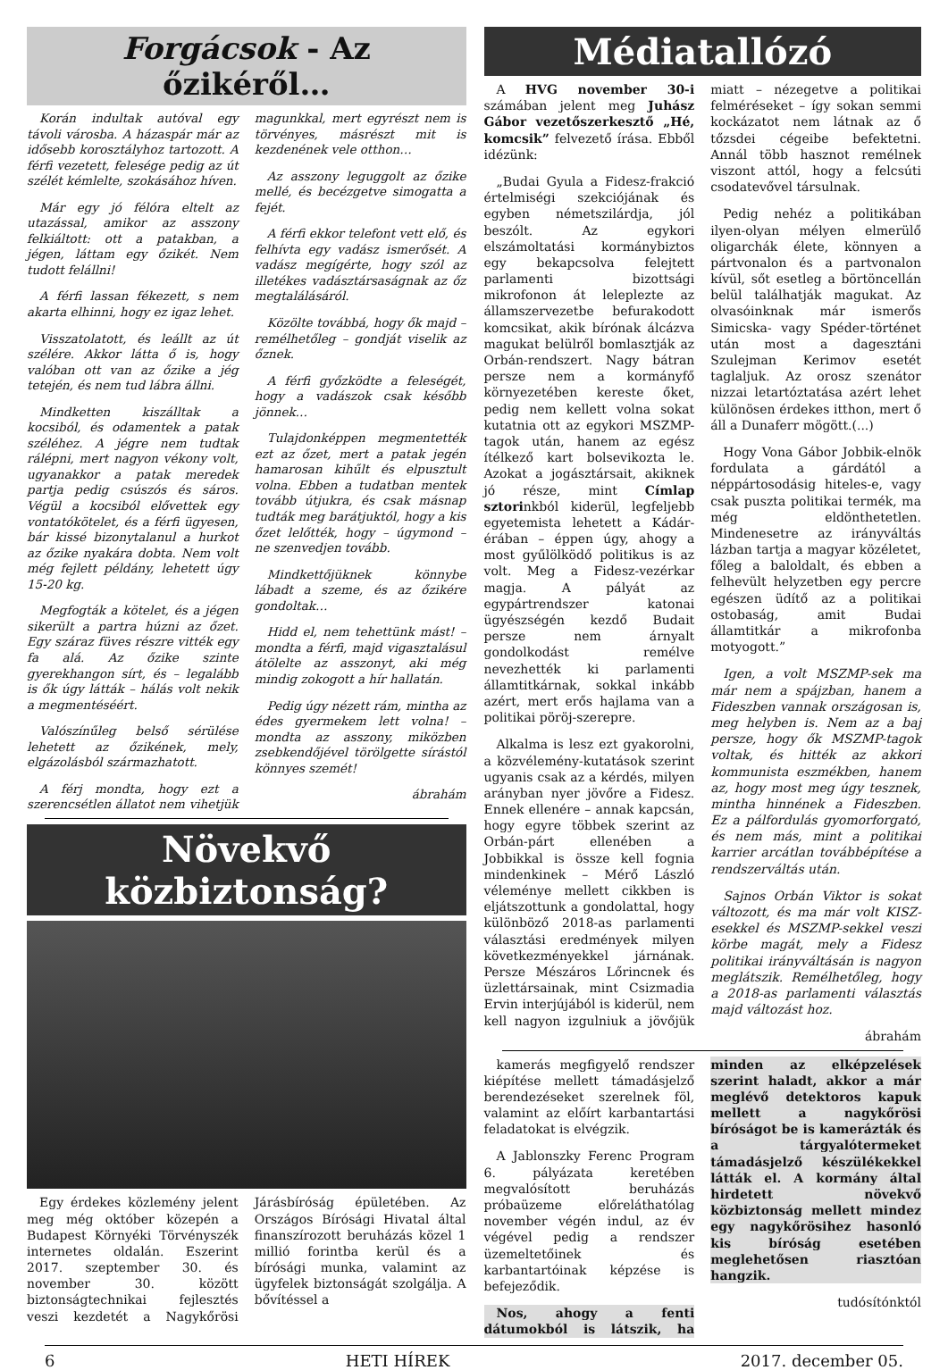Forgácsok - Az őzikéről…
Korán indultak autóval egy távoli városba. A házaspár már az idősebb korosztályhoz tartozott. A férfi vezetett, felesége pedig az út szélét kémlelte, szokásához híven.
Már egy jó félóra eltelt az utazással, amikor az asszony felkiáltott: ott a patakban, a jégen, láttam egy őzikét. Nem tudott felállni!
A férfi lassan fékezett, s nem akarta elhinni, hogy ez igaz lehet.
Visszatolatott, és leállt az út szélére. Akkor látta ő is, hogy valóban ott van az őzike a jég tetején, és nem tud lábra állni.
Mindketten kiszálltak a kocsiból, és odamentek a patak széléhez. A jégre nem tudtak rálépni, mert nagyon vékony volt, ugyanakkor a patak meredek partja pedig csúszós és sáros. Végül a kocsiból elővettek egy vontatókötelet, és a férfi ügyesen, bár kissé bizonytalanul a hurkot az őzike nyakára dobta. Nem volt még fejlett példány, lehetett úgy 15-20 kg.
Megfogták a kötelet, és a jégen sikerült a partra húzni az őzet. Egy száraz füves részre vitték egy fa alá. Az őzike szinte gyerekhangon sírt, és – legalább is ők úgy látták – hálás volt nekik a megmentéséért.
Valószínűleg belső sérülése lehetett az őzikének, mely, elgázolásból származhatott.
A férj mondta, hogy ezt a szerencsétlen állatot nem vihetjük magunkkal, mert egyrészt nem is törvényes, másrészt mit is kezdenének vele otthon…
Az asszony leguggolt az őzike mellé, és becézgetve simogatta a fejét.
A férfi ekkor telefont vett elő, és felhívta egy vadász ismerősét. A vadász megígérte, hogy szól az illetékes vadásztársaságnak az őz megtalálásáról.
Közölte továbbá, hogy ők majd – remélhetőleg – gondját viselik az őznek.
A férfi győzködte a feleségét, hogy a vadászok csak később jönnek…
Tulajdonképpen megmentették ezt az őzet, mert a patak jegén hamarosan kihűlt és elpusztult volna. Ebben a tudatban mentek tovább útjukra, és csak másnap tudták meg barátjuktól, hogy a kis őzet lelőtték, hogy – úgymond – ne szenvedjen tovább.
Mindkettőjüknek könnybe lábadt a szeme, és az őzikére gondoltak…
Hidd el, nem tehettünk mást! – mondta a férfi, majd vigasztalásul átölelte az asszonyt, aki még mindig zokogott a hír hallatán.
Pedig úgy nézett rám, mintha az édes gyermekem lett volna! – mondta az asszony, miközben zsebkendőjével törölgette sírástól könnyes szemét!
ábrahám
Növekvő közbiztonság?
Egy érdekes közlemény jelent meg még október közepén a Budapest Környéki Törvényszék internetes oldalán. Eszerint 2017. szeptember 30. és november 30. között biztonságtechnikai fejlesztés veszi kezdetét a Nagykőrösi Járásbíróság épületében. Az Országos Bírósági Hivatal által finanszírozott beruházás közel 1 millió forintba kerül és a bírósági munka, valamint az ügyfelek biztonságát szolgálja. A bővítéssel a
Médiatallózó
A HVG november 30-i számában jelent meg Juhász Gábor vezetőszerkesztő „Hé, komcsik” felvezető írása. Ebből idézünk:
„Budai Gyula a Fidesz-frakció értelmiségi szekciójának és egyben németszilárdja, jól beszólt. Az egykori elszámoltatási kormánybiztos egy bekapcsolva felejtett parlamenti bizottsági mikrofonon át leleplezte az államszervezetbe befurakodott komcsikat, akik bírónak álcázva magukat belülről bomlasztják az Orbán-rendszert. Nagy bátran persze nem a kormányfő környezetében kereste őket, pedig nem kellett volna sokat kutatnia ott az egykori MSZMP-tagok után, hanem az egész ítélkező kart bolsevikozta le. Azokat a jogásztársait, akiknek jó része, mint Címlap sztorinkból kiderül, legfeljebb egyetemista lehetett a Kádár-érában – éppen úgy, ahogy a most gyűlölködő politikus is az volt. Meg a Fidesz-vezérkar magja. A pályát az egypártrendszer katonai ügyészségén kezdő Budait persze nem árnyalt gondolkodást remélve nevezhették ki parlamenti államtitkárnak, sokkal inkább azért, mert erős hajlama van a politikai pöröj-szerepre.
Alkalma is lesz ezt gyakorolni, a közvélemény-kutatások szerint ugyanis csak az a kérdés, milyen arányban nyer jövőre a Fidesz. Ennek ellenére – annak kapcsán, hogy egyre többek szerint az Orbán-párt ellenében a Jobbikkal is össze kell fognia mindenkinek – Mérő László véleménye mellett cikkben is eljátszottunk a gondolattal, hogy különböző 2018-as parlamenti választási eredmények milyen következményekkel járnának. Persze Mészáros Lőrincnek és üzlettársainak, mint Csizmadia Ervin interjújából is kiderül, nem kell nagyon izgulniuk a jövőjük miatt – nézegetve a politikai felméréseket – így sokan semmi kockázatot nem látnak az ő tőzsdei cégeibe befektetni. Annál több hasznot remélnek viszont attól, hogy a felcsúti csodatevővel társulnak.
Pedig nehéz a politikában ilyen-olyan mélyen elmerülő oligarchák élete, könnyen a pártvonalon és a partvonalon kívül, sőt esetleg a börtöncellán belül találhatják magukat. Az olvasóinknak már ismerős Simicska- vagy Spéder-történet után most a dagesztáni Szulejman Kerimov esetét taglaljuk. Az orosz szenátor nizzai letartóztatása azért lehet különösen érdekes itthon, mert ő áll a Dunaferr mögött.(...)
Hogy Vona Gábor Jobbik-elnök fordulata a gárdától a néppártosodásig hiteles-e, vagy csak puszta politikai termék, ma még eldönthetetlen. Mindenesetre az irányváltás lázban tartja a magyar közéletet, főleg a baloldalt, és ebben a felhevült helyzetben egy percre egészen üdítő az a politikai ostobaság, amit Budai államtitkár a mikrofonba motyogott.”
Igen, a volt MSZMP-sek ma már nem a spájzban, hanem a Fideszben vannak országosan is, meg helyben is. Nem az a baj persze, hogy ők MSZMP-tagok voltak, és hitték az akkori kommunista eszmékben, hanem az, hogy most meg úgy tesznek, mintha hinnének a Fideszben. Ez a pálfordulás gyomorforgató, és nem más, mint a politikai karrier arcátlan továbbépítése a rendszerváltás után.
Sajnos Orbán Viktor is sokat változott, és ma már volt KISZ-esekkel és MSZMP-sekkel veszi körbe magát, mely a Fidesz politikai irányváltásán is nagyon meglátszik. Remélhetőleg, hogy a 2018-as parlamenti választás majd változást hoz.
ábrahám
kamerás megfigyelő rendszer kiépítése mellett támadásjelző berendezéseket szerelnek föl, valamint az előírt karbantartási feladatokat is elvégzik.
A Jablonszky Ferenc Program 6. pályázata keretében megvalósított beruházás próbaüzeme előreláthatólag november végén indul, az év végével pedig a rendszer üzemeltetőinek és karbantartóinak képzése is befejeződik.
Nos, ahogy a fenti dátumokból is látszik, ha minden az elképzelések szerint haladt, akkor a már meglévő detektoros kapuk mellett a nagykőrösi bíróságot be is kamerázták és a tárgyalótermeket támadásjelző készülékekkel látták el. A kormány által hirdetett növekvő közbiztonság mellett mindez egy nagykőrösihez hasonló kis bíróság esetében meglehetősen riasztóan hangzik.
tudósítónktól
6 HETI HÍREK 2017. december 05.